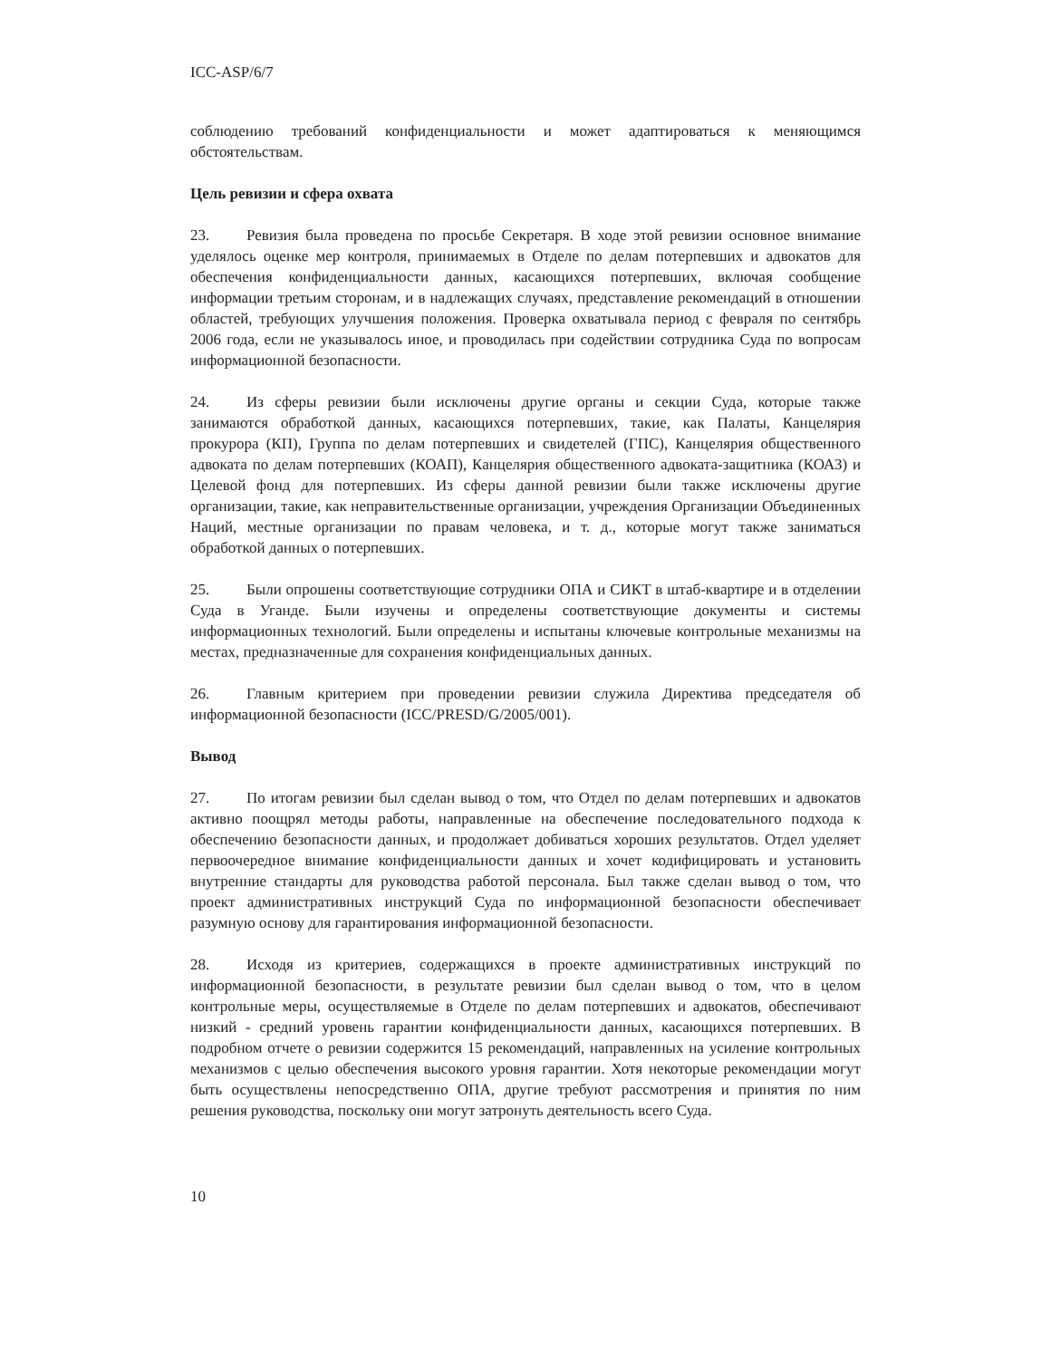ICC-ASP/6/7
соблюдению требований конфиденциальности и может адаптироваться к меняющимся обстоятельствам.
Цель ревизии и сфера охвата
23. Ревизия была проведена по просьбе Секретаря. В ходе этой ревизии основное внимание уделялось оценке мер контроля, принимаемых в Отделе по делам потерпевших и адвокатов для обеспечения конфиденциальности данных, касающихся потерпевших, включая сообщение информации третьим сторонам, и в надлежащих случаях, представление рекомендаций в отношении областей, требующих улучшения положения. Проверка охватывала период с февраля по сентябрь 2006 года, если не указывалось иное, и проводилась при содействии сотрудника Суда по вопросам информационной безопасности.
24. Из сферы ревизии были исключены другие органы и секции Суда, которые также занимаются обработкой данных, касающихся потерпевших, такие, как Палаты, Канцелярия прокурора (КП), Группа по делам потерпевших и свидетелей (ГПС), Канцелярия общественного адвоката по делам потерпевших (КОАП), Канцелярия общественного адвоката-защитника (КОАЗ) и Целевой фонд для потерпевших. Из сферы данной ревизии были также исключены другие организации, такие, как неправительственные организации, учреждения Организации Объединенных Наций, местные организации по правам человека, и т. д., которые могут также заниматься обработкой данных о потерпевших.
25. Были опрошены соответствующие сотрудники ОПА и СИКТ в штаб-квартире и в отделении Суда в Уганде. Были изучены и определены соответствующие документы и системы информационных технологий. Были определены и испытаны ключевые контрольные механизмы на местах, предназначенные для сохранения конфиденциальных данных.
26. Главным критерием при проведении ревизии служила Директива председателя об информационной безопасности (ICC/PRESD/G/2005/001).
Вывод
27. По итогам ревизии был сделан вывод о том, что Отдел по делам потерпевших и адвокатов активно поощрял методы работы, направленные на обеспечение последовательного подхода к обеспечению безопасности данных, и продолжает добиваться хороших результатов. Отдел уделяет первоочередное внимание конфиденциальности данных и хочет кодифицировать и установить внутренние стандарты для руководства работой персонала. Был также сделан вывод о том, что проект административных инструкций Суда по информационной безопасности обеспечивает разумную основу для гарантирования информационной безопасности.
28. Исходя из критериев, содержащихся в проекте административных инструкций по информационной безопасности, в результате ревизии был сделан вывод о том, что в целом контрольные меры, осуществляемые в Отделе по делам потерпевших и адвокатов, обеспечивают низкий - средний уровень гарантии конфиденциальности данных, касающихся потерпевших. В подробном отчете о ревизии содержится 15 рекомендаций, направленных на усиление контрольных механизмов с целью обеспечения высокого уровня гарантии. Хотя некоторые рекомендации могут быть осуществлены непосредственно ОПА, другие требуют рассмотрения и принятия по ним решения руководства, поскольку они могут затронуть деятельность всего Суда.
10